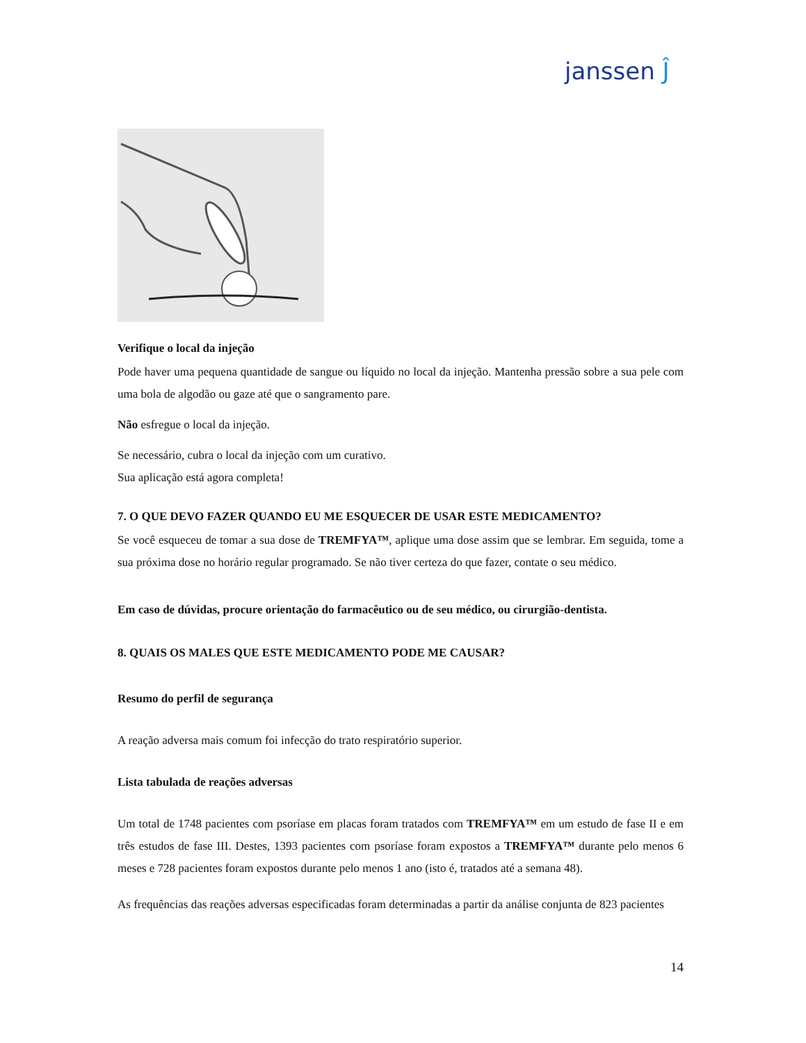janssen Ĵ
Verifique o local da injeção
Pode haver uma pequena quantidade de sangue ou líquido no local da injeção. Mantenha pressão sobre a sua pele com uma bola de algodão ou gaze até que o sangramento pare.
Não esfregue o local da injeção.
Se necessário, cubra o local da injeção com um curativo.
Sua aplicação está agora completa!
7. O QUE DEVO FAZER QUANDO EU ME ESQUECER DE USAR ESTE MEDICAMENTO?
Se você esqueceu de tomar a sua dose de TREMFYA™, aplique uma dose assim que se lembrar. Em seguida, tome a sua próxima dose no horário regular programado. Se não tiver certeza do que fazer, contate o seu médico.
Em caso de dúvidas, procure orientação do farmacêutico ou de seu médico, ou cirurgião-dentista.
8. QUAIS OS MALES QUE ESTE MEDICAMENTO PODE ME CAUSAR?
Resumo do perfil de segurança
A reação adversa mais comum foi infecção do trato respiratório superior.
Lista tabulada de reações adversas
Um total de 1748 pacientes com psoríase em placas foram tratados com TREMFYA™ em um estudo de fase II e em três estudos de fase III. Destes, 1393 pacientes com psoríase foram expostos a TREMFYA™ durante pelo menos 6 meses e 728 pacientes foram expostos durante pelo menos 1 ano (isto é, tratados até a semana 48).
As frequências das reações adversas especificadas foram determinadas a partir da análise conjunta de 823 pacientes
14